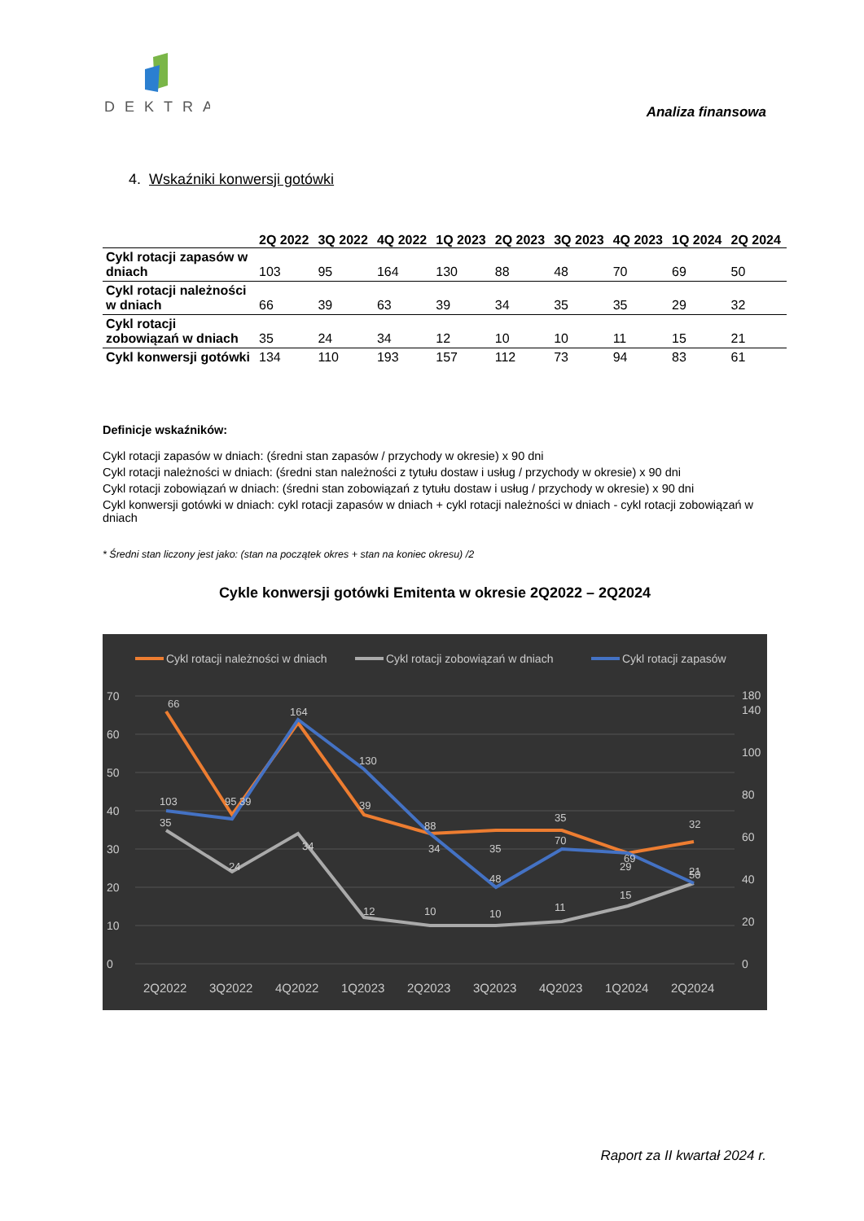DEKTRA
Analiza finansowa
4. Wskaźniki konwersji gotówki
| | 2Q 2022 | 3Q 2022 | 4Q 2022 | 1Q 2023 | 2Q 2023 | 3Q 2023 | 4Q 2023 | 1Q 2024 | 2Q 2024 |
| --- | --- | --- | --- | --- | --- | --- | --- | --- | --- |
| Cykl rotacji zapasów w dniach | 103 | 95 | 164 | 130 | 88 | 48 | 70 | 69 | 50 |
| Cykl rotacji należności w dniach | 66 | 39 | 63 | 39 | 34 | 35 | 35 | 29 | 32 |
| Cykl rotacji zobowiązań w dniach | 35 | 24 | 34 | 12 | 10 | 10 | 11 | 15 | 21 |
| Cykl konwersji gotówki | 134 | 110 | 193 | 157 | 112 | 73 | 94 | 83 | 61 |
Definicje wskaźników:
Cykl rotacji zapasów w dniach: (średni stan zapasów / przychody w okresie) x 90 dni
Cykl rotacji należności w dniach: (średni stan należności z tytułu dostaw i usług / przychody w okresie) x 90 dni
Cykl rotacji zobowiązań w dniach: (średni stan zobowiązań z tytułu dostaw i usług / przychody w okresie) x 90 dni
Cykl konwersji gotówki w dniach: cykl rotacji zapasów w dniach + cykl rotacji należności w dniach - cykl rotacji zobowiązań w dniach
* Średni stan liczony jest jako: (stan na początek okres + stan na koniec okresu) /2
Cykle konwersji gotówki Emitenta w okresie 2Q2022 – 2Q2024
Cykl rotacji należności w dniach
Cykl rotacji zobowiązań w dniach
Cykl rotacji zapasów
0
10
20
30
40
50
60
70
0
20
40
60
80
100
140
180
103
95 39
164
130
88
48
70
69
50
66
39
34
35
35
29
32
35
24
34
12
10
10
11
15
21
2Q2022
3Q2022
4Q2022
1Q2023
2Q2023
3Q2023
4Q2023
1Q2024
2Q2024
Raport za II kwartał 2024 r.